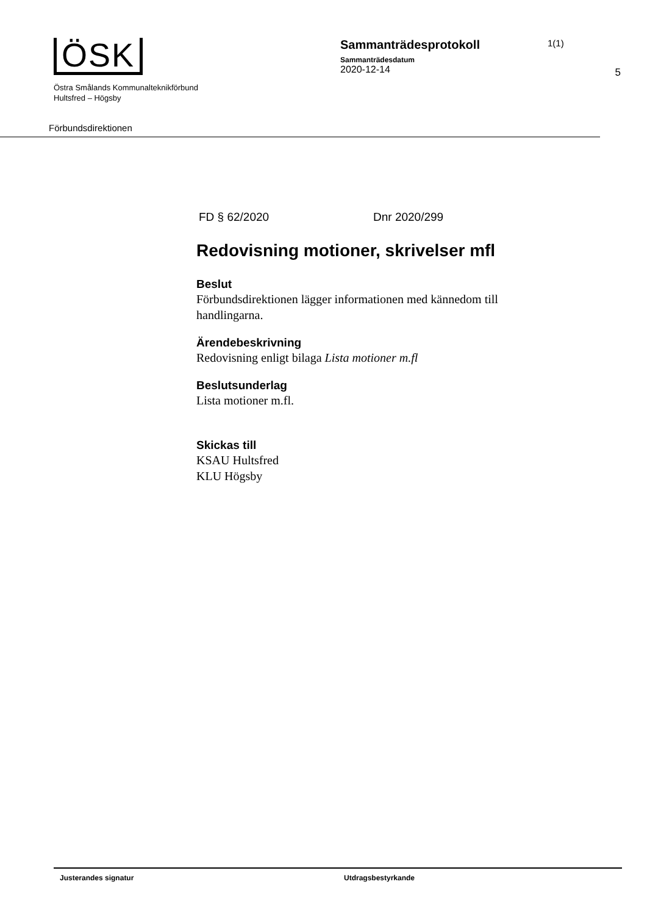ÖSK
Östra Smålands Kommunalteknikförbund
Hultsfred – Högsby
Sammanträdesprotokoll
Sammanträdesdatum
2020-12-14
1(1)
5
Förbundsdirektionen
FD § 62/2020 Dnr 2020/299
Redovisning motioner, skrivelser mfl
Beslut
Förbundsdirektionen lägger informationen med kännedom till handlingarna.
Ärendebeskrivning
Redovisning enligt bilaga Lista motioner m.fl
Beslutsunderlag
Lista motioner m.fl.
Skickas till
KSAU Hultsfred
KLU Högsby
Justerandes signatur Utdragsbestyrkande